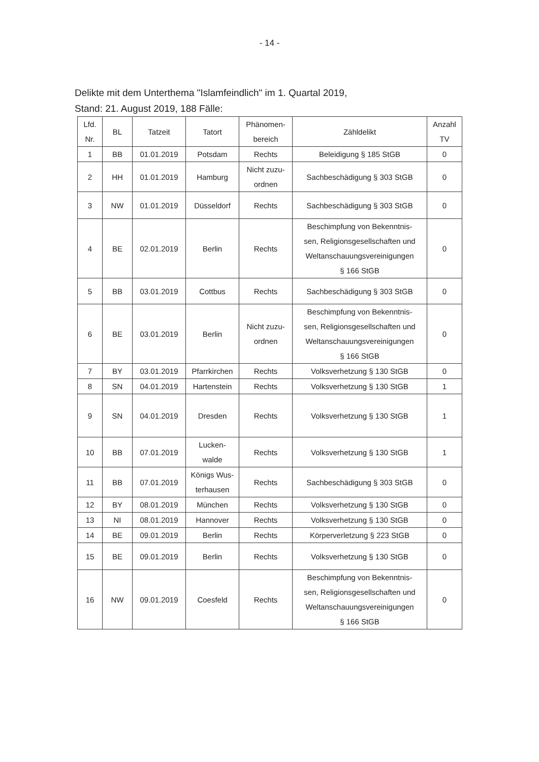- 14 -
Delikte mit dem Unterthema "Islamfeindlich" im 1. Quartal 2019,
Stand: 21. August 2019, 188 Fälle:
| Lfd. Nr. | BL | Tatzeit | Tatort | Phänomen- bereich | Zähldelikt | Anzahl TV |
| --- | --- | --- | --- | --- | --- | --- |
| 1 | BB | 01.01.2019 | Potsdam | Rechts | Beleidigung § 185 StGB | 0 |
| 2 | HH | 01.01.2019 | Hamburg | Nicht zuzu- ordnen | Sachbeschädigung § 303 StGB | 0 |
| 3 | NW | 01.01.2019 | Düsseldorf | Rechts | Sachbeschädigung § 303 StGB | 0 |
| 4 | BE | 02.01.2019 | Berlin | Rechts | Beschimpfung von Bekenntnis- sen, Religionsgesellschaften und Weltanschauungsvereinigungen § 166 StGB | 0 |
| 5 | BB | 03.01.2019 | Cottbus | Rechts | Sachbeschädigung § 303 StGB | 0 |
| 6 | BE | 03.01.2019 | Berlin | Nicht zuzu- ordnen | Beschimpfung von Bekenntnis- sen, Religionsgesellschaften und Weltanschauungsvereinigungen § 166 StGB | 0 |
| 7 | BY | 03.01.2019 | Pfarrkirchen | Rechts | Volksverhetzung § 130 StGB | 0 |
| 8 | SN | 04.01.2019 | Hartenstein | Rechts | Volksverhetzung § 130 StGB | 1 |
| 9 | SN | 04.01.2019 | Dresden | Rechts | Volksverhetzung § 130 StGB | 1 |
| 10 | BB | 07.01.2019 | Lucken- walde | Rechts | Volksverhetzung § 130 StGB | 1 |
| 11 | BB | 07.01.2019 | Königs Wus- terhausen | Rechts | Sachbeschädigung § 303 StGB | 0 |
| 12 | BY | 08.01.2019 | München | Rechts | Volksverhetzung § 130 StGB | 0 |
| 13 | NI | 08.01.2019 | Hannover | Rechts | Volksverhetzung § 130 StGB | 0 |
| 14 | BE | 09.01.2019 | Berlin | Rechts | Körperverletzung § 223 StGB | 0 |
| 15 | BE | 09.01.2019 | Berlin | Rechts | Volksverhetzung § 130 StGB | 0 |
| 16 | NW | 09.01.2019 | Coesfeld | Rechts | Beschimpfung von Bekenntnis- sen, Religionsgesellschaften und Weltanschauungsvereinigungen § 166 StGB | 0 |